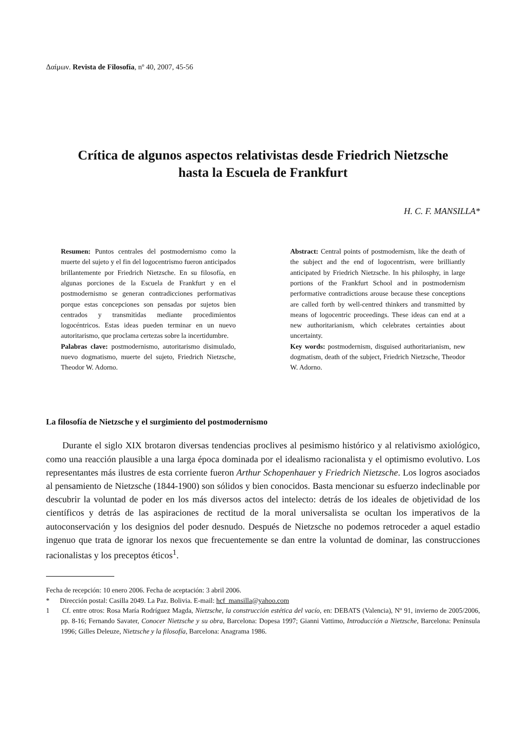Δαίμων. Revista de Filosofía, nº 40, 2007, 45-56
Crítica de algunos aspectos relativistas desde Friedrich Nietzsche
hasta la Escuela de Frankfurt
H. C. F. MANSILLA*
Resumen: Puntos centrales del postmodernismo como la muerte del sujeto y el fin del logocentrismo fueron anticipados brillantemente por Friedrich Nietzsche. En su filosofía, en algunas porciones de la Escuela de Frankfurt y en el postmodernismo se generan contradicciones performativas porque estas concepciones son pensadas por sujetos bien centrados y transmitidas mediante procedimientos logocéntricos. Estas ideas pueden terminar en un nuevo autoritarismo, que proclama certezas sobre la incertidumbre.
Palabras clave: postmodernismo, autoritarismo disimulado, nuevo dogmatismo, muerte del sujeto, Friedrich Nietzsche, Theodor W. Adorno.
Abstract: Central points of postmodernism, like the death of the subject and the end of logocentrism, were brilliantly anticipated by Friedrich Nietzsche. In his philosphy, in large portions of the Frankfurt School and in postmodernism performative contradictions arouse because these conceptions are called forth by well-centred thinkers and transmitted by means of logocentric proceedings. These ideas can end at a new authoritarianism, which celebrates certainties about uncertainty.
Key words: postmodernism, disguised authoritarianism, new dogmatism, death of the subject, Friedrich Nietzsche, Theodor W. Adorno.
La filosofía de Nietzsche y el surgimiento del postmodernismo
Durante el siglo XIX brotaron diversas tendencias proclives al pesimismo histórico y al relativismo axiológico, como una reacción plausible a una larga época dominada por el idealismo racionalista y el optimismo evolutivo. Los representantes más ilustres de esta corriente fueron Arthur Schopenhauer y Friedrich Nietzsche. Los logros asociados al pensamiento de Nietzsche (1844-1900) son sólidos y bien conocidos. Basta mencionar su esfuerzo indeclinable por descubrir la voluntad de poder en los más diversos actos del intelecto: detrás de los ideales de objetividad de los científicos y detrás de las aspiraciones de rectitud de la moral universalista se ocultan los imperativos de la autoconservación y los designios del poder desnudo. Después de Nietzsche no podemos retroceder a aquel estadio ingenuo que trata de ignorar los nexos que frecuentemente se dan entre la voluntad de dominar, las construcciones racionalistas y los preceptos éticos<sup>1</sup>.
Fecha de recepción: 10 enero 2006. Fecha de aceptación: 3 abril 2006.
* Dirección postal: Casilla 2049. La Paz. Bolivia. E-mail: hcf_mansilla@yahoo.com
1 Cf. entre otros: Rosa María Rodríguez Magda, Nietzsche, la construcción estética del vacío, en: DEBATS (Valencia), Nº 91, invierno de 2005/2006, pp. 8-16; Fernando Savater, Conocer Nietzsche y su obra, Barcelona: Dopesa 1997; Gianni Vattimo, Introducción a Nietzsche, Barcelona: Península 1996; Gilles Deleuze, Nietzsche y la filosofía, Barcelona: Anagrama 1986.